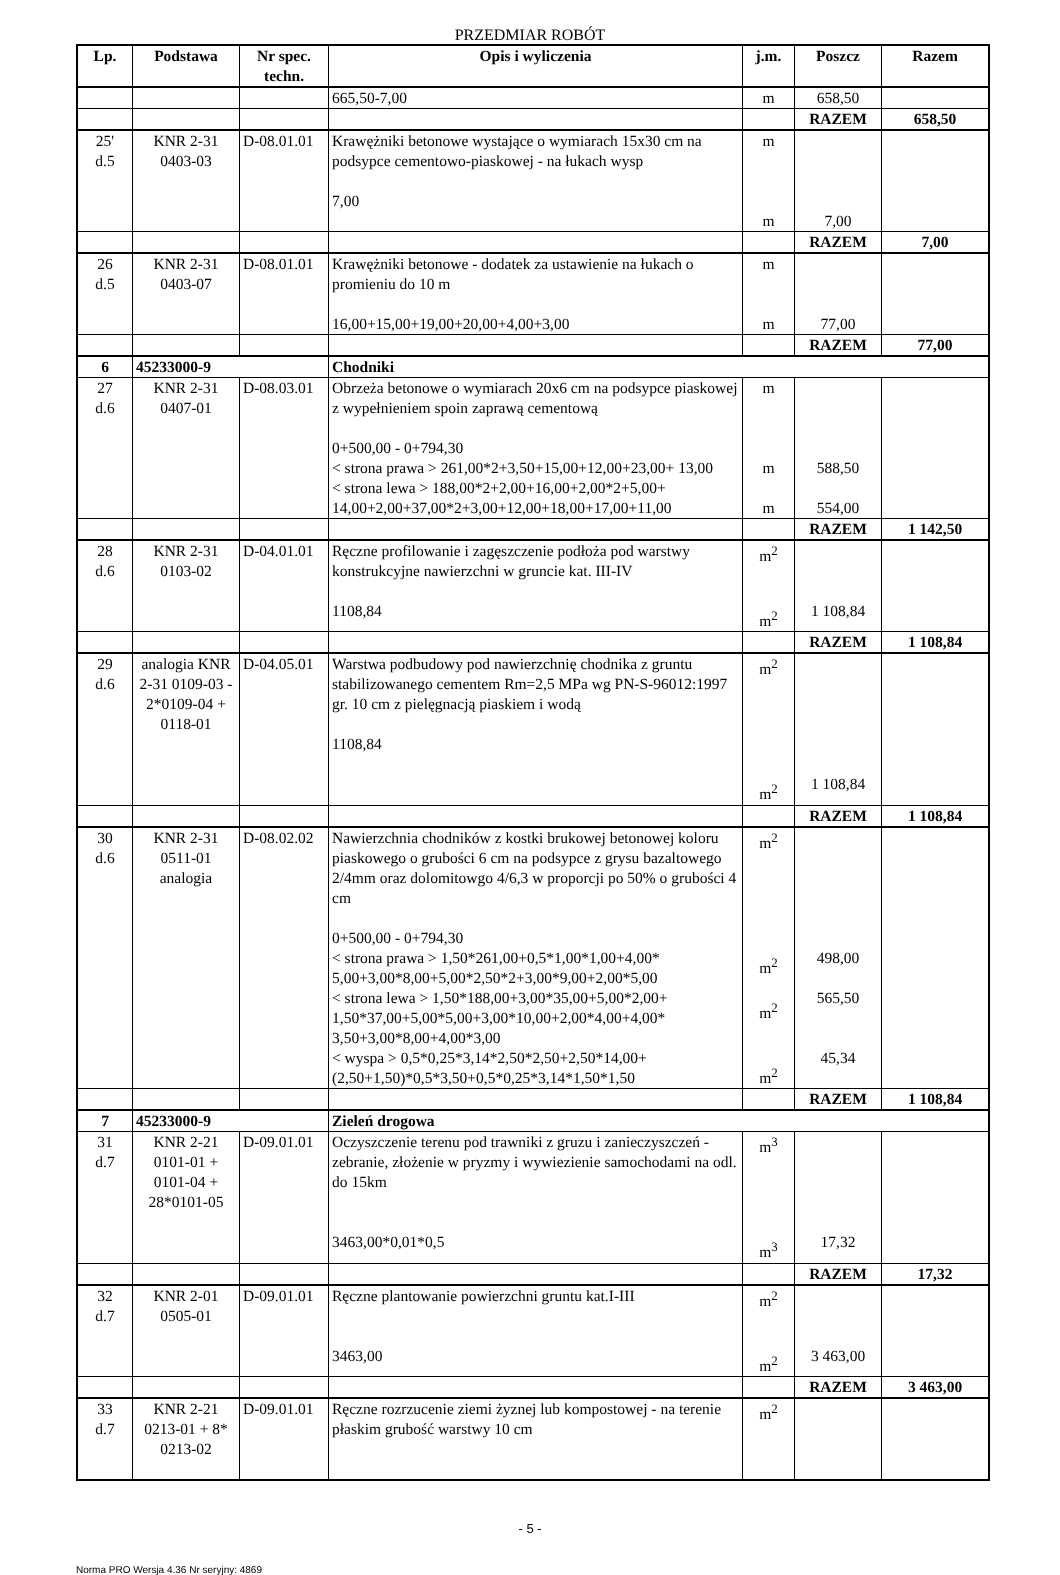PRZEDMIAR ROBÓT
| Lp. | Podstawa | Nr spec. techn. | Opis i wyliczenia | j.m. | Poszcz | Razem |
| --- | --- | --- | --- | --- | --- | --- |
| | | | 665,50-7,00 | m | 658,50 | |
| | | | | | RAZEM | 658,50 |
| 25' d.5 | KNR 2-31 0403-03 | D-08.01.01 | Krawężniki betonowe wystające o wymiarach 15x30 cm na podsypce cementowo-piaskowej - na łukach wysp 7,00 | m m | 7,00 | |
| | | | | | RAZEM | 7,00 |
| 26 d.5 | KNR 2-31 0403-07 | D-08.01.01 | Krawężniki betonowe - dodatek za ustawienie na łukach o promieniu do 10 m 16,00+15,00+19,00+20,00+4,00+3,00 | m m | 77,00 | |
| | | | | | RAZEM | 77,00 |
| 6 | 45233000-9 | | Chodniki | | | |
| 27 d.6 | KNR 2-31 0407-01 | D-08.03.01 | Obrzeża betonowe o wymiarach 20x6 cm na podsypce piaskowej z wypełnieniem spoin zaprawą cementową 0+500,00 - 0+794,30 < strona prawa > 261,00*2+3,50+15,00+12,00+23,00+ 13,00 < strona lewa > 188,00*2+2,00+16,00+2,00*2+5,00+ 14,00+2,00+37,00*2+3,00+12,00+18,00+17,00+11,00 | m m m | 588,50 554,00 | |
| | | | | | RAZEM | 1 142,50 |
| 28 d.6 | KNR 2-31 0103-02 | D-04.01.01 | Ręczne profilowanie i zagęszczenie podłoża pod warstwy konstrukcyjne nawierzchni w gruncie kat. III-IV 1108,84 | m<sup>2</sup> m<sup>2</sup> | 1 108,84 | |
| | | | | | RAZEM | 1 108,84 |
| 29 d.6 | analogia KNR 2-31 0109-03 - 2*0109-04 + 0118-01 | D-04.05.01 | Warstwa podbudowy pod nawierzchnię chodnika z gruntu stabilizowanego cementem Rm=2,5 MPa wg PN-S-96012:1997 gr. 10 cm z pielęgnacją piaskiem i wodą 1108,84 | m<sup>2</sup> m<sup>2</sup> | 1 108,84 | |
| | | | | | RAZEM | 1 108,84 |
| 30 d.6 | KNR 2-31 0511-01 analogia | D-08.02.02 | Nawierzchnia chodników z kostki brukowej betonowej koloru piaskowego o grubości 6 cm na podsypce z grysu bazaltowego 2/4mm oraz dolomitowgo 4/6,3 w proporcji po 50% o grubości 4 cm 0+500,00 - 0+794,30 < strona prawa > 1,50*261,00+0,5*1,00*1,00+4,00* 5,00+3,00*8,00+5,00*2,50*2+3,00*9,00+2,00*5,00 < strona lewa > 1,50*188,00+3,00*35,00+5,00*2,00+ 1,50*37,00+5,00*5,00+3,00*10,00+2,00*4,00+4,00* 3,50+3,00*8,00+4,00*3,00 < wyspa > 0,5*0,25*3,14*2,50*2,50+2,50*14,00+ (2,50+1,50)*0,5*3,50+0,5*0,25*3,14*1,50*1,50 | m<sup>2</sup> m<sup>2</sup> m<sup>2</sup> m<sup>2</sup> | 498,00 565,50 45,34 | |
| | | | | | RAZEM | 1 108,84 |
| 7 | 45233000-9 | | Zieleń drogowa | | | |
| 31 d.7 | KNR 2-21 0101-01 + 0101-04 + 28*0101-05 | D-09.01.01 | Oczyszczenie terenu pod trawniki z gruzu i zanieczyszczeń - zebranie, złożenie w pryzmy i wywiezienie samochodami na odl. do 15km 3463,00*0,01*0,5 | m<sup>3</sup> m<sup>3</sup> | 17,32 | |
| | | | | | RAZEM | 17,32 |
| 32 d.7 | KNR 2-01 0505-01 | D-09.01.01 | Ręczne plantowanie powierzchni gruntu kat.I-III 3463,00 | m<sup>2</sup> m<sup>2</sup> | 3 463,00 | |
| | | | | | RAZEM | 3 463,00 |
| 33 d.7 | KNR 2-21 0213-01 + 8* 0213-02 | D-09.01.01 | Ręczne rozrzucenie ziemi żyznej lub kompostowej - na terenie płaskim grubość warstwy 10 cm | m<sup>2</sup> | | |
- 5 -
Norma PRO Wersja 4.36 Nr seryjny: 4869